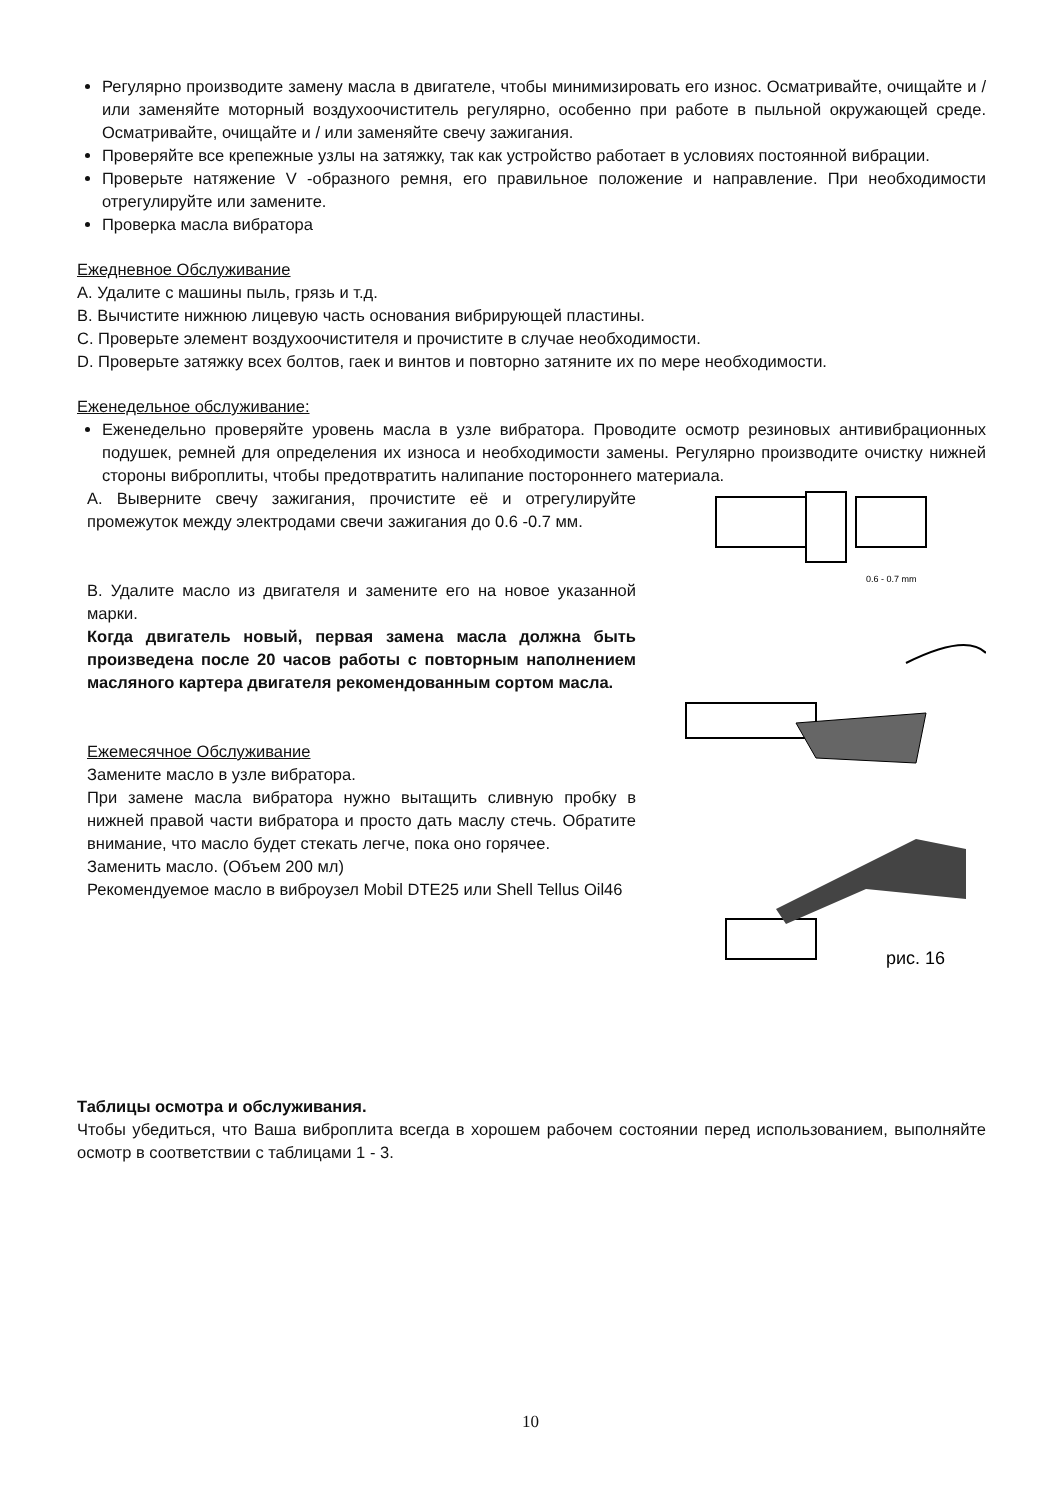Регулярно производите замену масла в двигателе, чтобы минимизировать его износ. Осматривайте, очищайте и / или заменяйте моторный воздухоочиститель регулярно, особенно при работе в пыльной окружающей среде. Осматривайте, очищайте и / или заменяйте свечу зажигания.
Проверяйте все крепежные узлы на затяжку, так как устройство работает в условиях постоянной вибрации.
Проверьте натяжение V -образного ремня, его правильное положение и направление. При необходимости отрегулируйте или замените.
Проверка масла вибратора
Ежедневное Обслуживание
A. Удалите с машины пыль, грязь и т.д.
B. Вычистите нижнюю лицевую часть основания вибрирующей пластины.
C. Проверьте элемент воздухоочистителя и прочистите в случае необходимости.
D. Проверьте затяжку всех болтов, гаек и винтов и повторно затяните их по мере необходимости.
Еженедельное обслуживание:
Еженедельно проверяйте уровень масла в узле вибратора. Проводите осмотр резиновых антивибрационных подушек, ремней для определения их износа и необходимости замены. Регулярно производите очистку нижней стороны виброплиты, чтобы предотвратить налипание постороннего материала.
A. Выверните свечу зажигания, прочистите её и отрегулируйте промежуток между электродами свечи зажигания до 0.6 -0.7 мм.
B. Удалите масло из двигателя и замените его на новое указанной марки.
Когда двигатель новый, первая замена масла должна быть произведена после 20 часов работы с повторным наполнением масляного картера двигателя рекомендованным сортом масла.
Ежемесячное Обслуживание
Замените масло в узле вибратора.
При замене масла вибратора нужно вытащить сливную пробку в нижней правой части вибратора и просто дать маслу стечь. Обратите внимание, что масло будет стекать легче, пока оно горячее.
Заменить масло. (Объем 200 мл)
Рекомендуемое масло в виброузел Mobil DTE25 или Shell Tellus Oil46
0.6 - 0.7 mm
рис. 16
Таблицы осмотра и обслуживания.
Чтобы убедиться, что Ваша виброплита всегда в хорошем рабочем состоянии перед использованием, выполняйте осмотр в соответствии с таблицами 1 - 3.
10